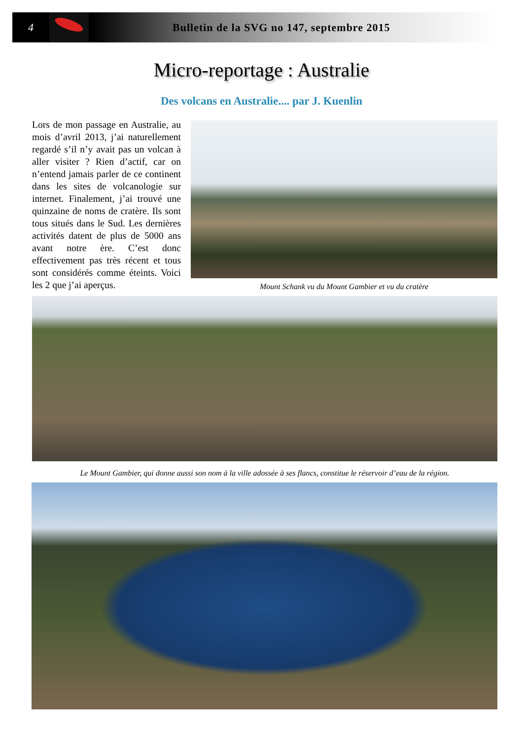4
Bulletin de la SVG no 147, septembre 2015
Micro-reportage : Australie
Des volcans en Australie.... par J. Kuenlin
Lors de mon passage en Australie, au mois d’avril 2013, j’ai naturellement regardé s’il n’y avait pas un volcan à aller visiter ? Rien d’actif, car on n’entend jamais parler de ce continent dans les sites de volcanologie sur internet. Finalement, j’ai trouvé une quinzaine de noms de cratère. Ils sont tous situés dans le Sud. Les dernières activités datent de plus de 5000 ans avant notre ère. C’est donc effectivement pas très récent et tous sont considérés comme éteints. Voici les 2 que j’ai aperçus.
Mount Schank vu du Mount Gambier et vu du cratère
Le Mount Gambier, qui donne aussi son nom à la ville adossée à ses flancs, constitue le réservoir d’eau de la région.